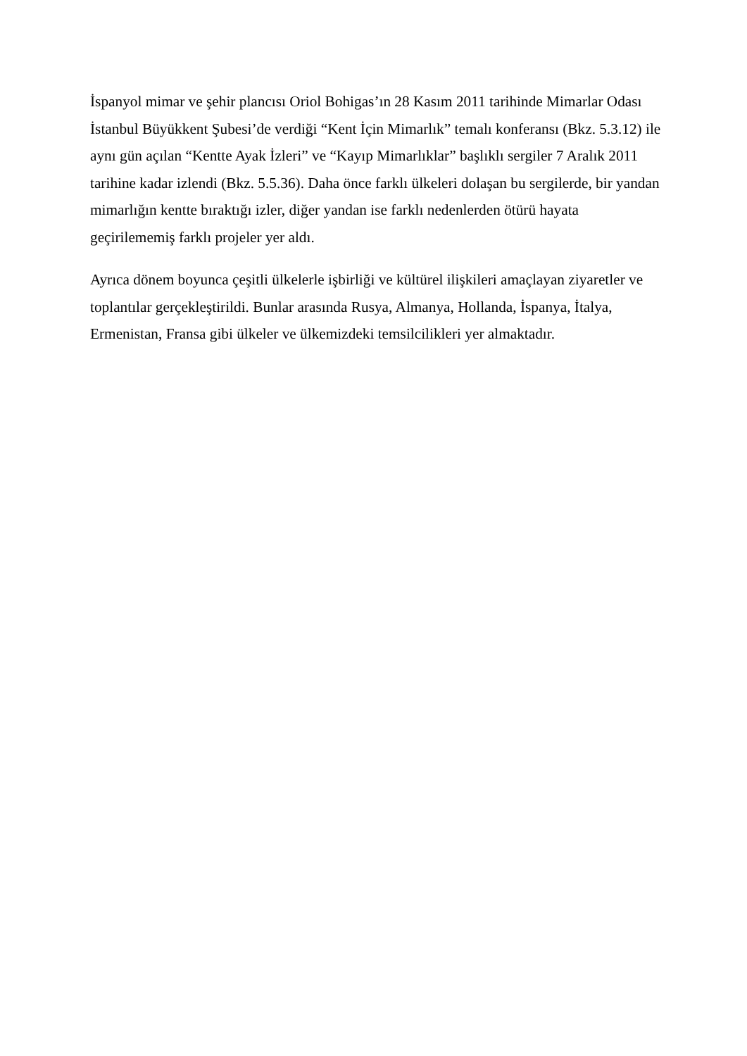İspanyol mimar ve şehir plancısı Oriol Bohigas’ın 28 Kasım 2011 tarihinde Mimarlar Odası İstanbul Büyükkent Şubesi’de verdiği “Kent İçin Mimarlık” temalı konferansı (Bkz. 5.3.12) ile aynı gün açılan “Kentte Ayak İzleri” ve “Kayıp Mimarlıklar” başlıklı sergiler 7 Aralık 2011 tarihine kadar izlendi (Bkz. 5.5.36). Daha önce farklı ülkeleri dolaşan bu sergilerde, bir yandan mimarlığın kentte bıraktığı izler, diğer yandan ise farklı nedenlerden ötürü hayata geçirilememiş farklı projeler yer aldı.
Ayrıca dönem boyunca çeşitli ülkelerle işbirliği ve kültürel ilişkileri amaçlayan ziyaretler ve toplantılar gerçekleştirildi. Bunlar arasında Rusya, Almanya, Hollanda, İspanya, İtalya, Ermenistan, Fransa gibi ülkeler ve ülkemizdeki temsilcilikleri yer almaktadır.